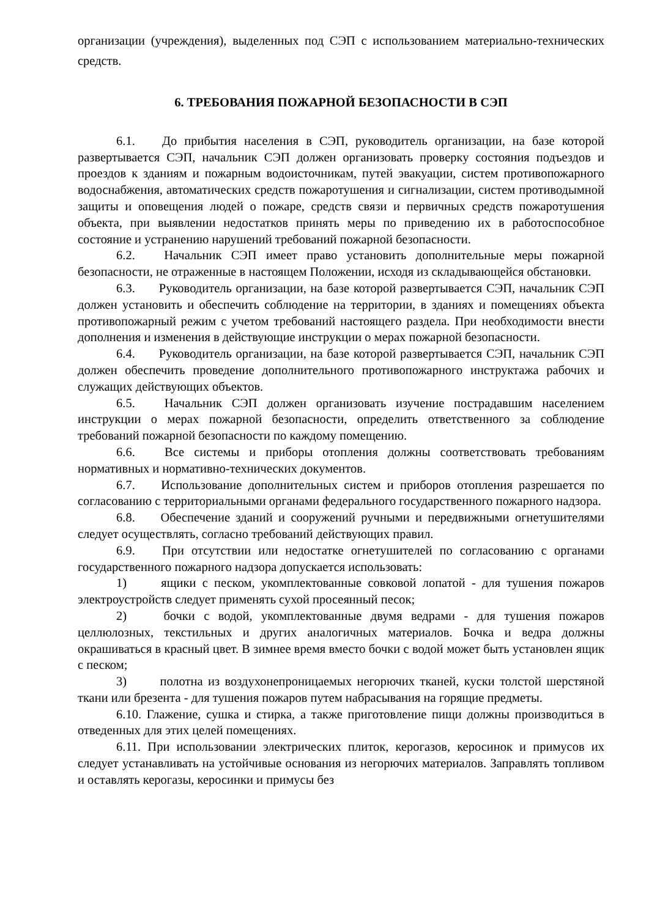организации (учреждения), выделенных под СЭП с использованием материально-технических средств.
6. ТРЕБОВАНИЯ ПОЖАРНОЙ БЕЗОПАСНОСТИ В СЭП
6.1. До прибытия населения в СЭП, руководитель организации, на базе которой развертывается СЭП, начальник СЭП должен организовать проверку состояния подъездов и проездов к зданиям и пожарным водоисточникам, путей эвакуации, систем противопожарного водоснабжения, автоматических средств пожаротушения и сигнализации, систем противодымной защиты и оповещения людей о пожаре, средств связи и первичных средств пожаротушения объекта, при выявлении недостатков принять меры по приведению их в работоспособное состояние и устранению нарушений требований пожарной безопасности.
6.2. Начальник СЭП имеет право установить дополнительные меры пожарной безопасности, не отраженные в настоящем Положении, исходя из складывающейся обстановки.
6.3. Руководитель организации, на базе которой развертывается СЭП, начальник СЭП должен установить и обеспечить соблюдение на территории, в зданиях и помещениях объекта противопожарный режим с учетом требований настоящего раздела. При необходимости внести дополнения и изменения в действующие инструкции о мерах пожарной безопасности.
6.4. Руководитель организации, на базе которой развертывается СЭП, начальник СЭП должен обеспечить проведение дополнительного противопожарного инструктажа рабочих и служащих действующих объектов.
6.5. Начальник СЭП должен организовать изучение пострадавшим населением инструкции о мерах пожарной безопасности, определить ответственного за соблюдение требований пожарной безопасности по каждому помещению.
6.6. Все системы и приборы отопления должны соответствовать требованиям нормативных и нормативно-технических документов.
6.7. Использование дополнительных систем и приборов отопления разрешается по согласованию с территориальными органами федерального государственного пожарного надзора.
6.8. Обеспечение зданий и сооружений ручными и передвижными огнетушителями следует осуществлять, согласно требований действующих правил.
6.9. При отсутствии или недостатке огнетушителей по согласованию с органами государственного пожарного надзора допускается использовать:
1) ящики с песком, укомплектованные совковой лопатой - для тушения пожаров электроустройств следует применять сухой просеянный песок;
2) бочки с водой, укомплектованные двумя ведрами - для тушения пожаров целлюлозных, текстильных и других аналогичных материалов. Бочка и ведра должны окрашиваться в красный цвет. В зимнее время вместо бочки с водой может быть установлен ящик с песком;
3) полотна из воздухонепроницаемых негорючих тканей, куски толстой шерстяной ткани или брезента - для тушения пожаров путем набрасывания на горящие предметы.
6.10. Глажение, сушка и стирка, а также приготовление пищи должны производиться в отведенных для этих целей помещениях.
6.11. При использовании электрических плиток, керогазов, керосинок и примусов их следует устанавливать на устойчивые основания из негорючих материалов. Заправлять топливом и оставлять керогазы, керосинки и примусы без